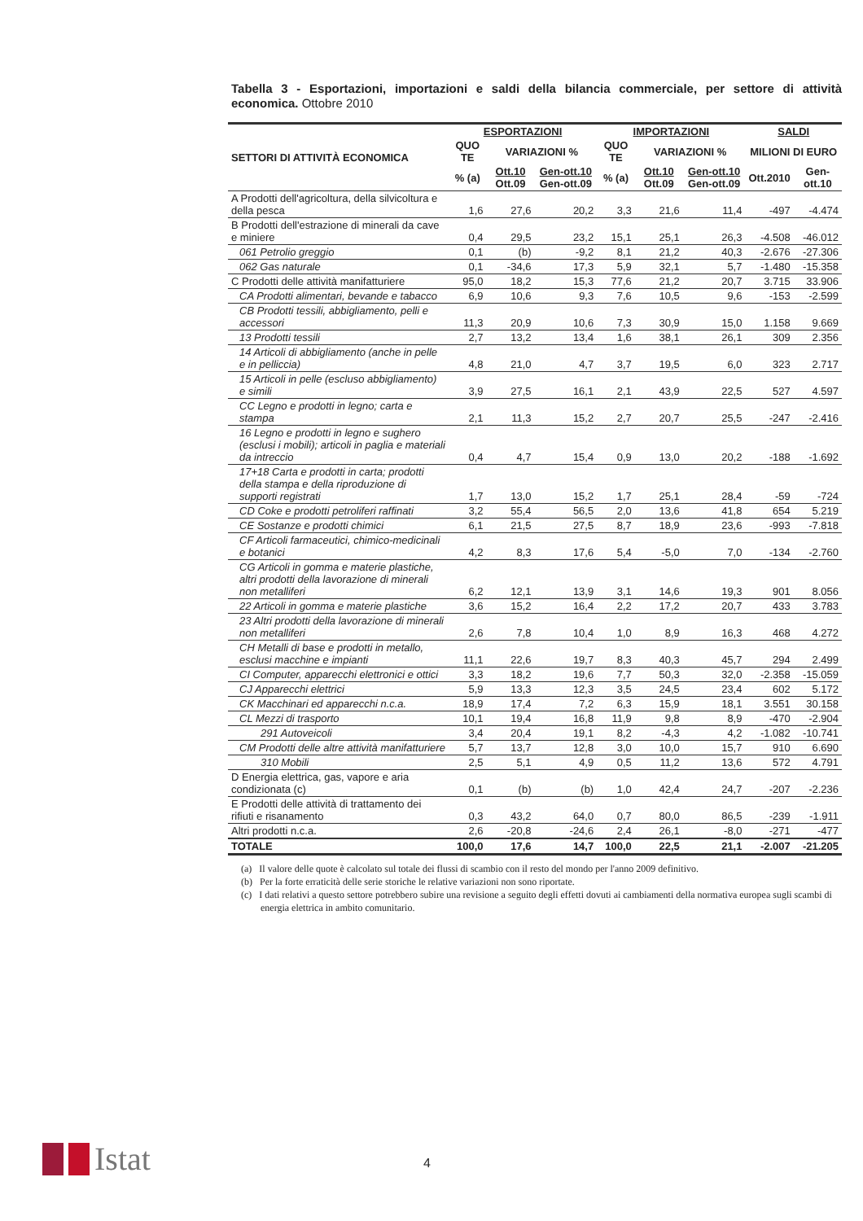Tabella 3 - Esportazioni, importazioni e saldi della bilancia commerciale, per settore di attività economica. Ottobre 2010
| SETTORI DI ATTIVITÀ ECONOMICA | ESPORTAZIONI | | | IMPORTAZIONI | | | SALDI | |
| --- | --- | --- | --- | --- | --- | --- | --- | --- |
| | QUO TE | VARIAZIONI % | | QUO TE | VARIAZIONI % | | MILIONI DI EURO | |
| | % (a) | Ott.10 Ott.09 | Gen-ott.10 Gen-ott.09 | % (a) | Ott.10 Ott.09 | Gen-ott.10 Gen-ott.09 | Ott.2010 | Gen-ott.10 |
| A Prodotti dell'agricoltura, della silvicoltura e della pesca | 1,6 | 27,6 | 20,2 | 3,3 | 21,6 | 11,4 | -497 | -4.474 |
| B Prodotti dell'estrazione di minerali da cave e miniere | 0,4 | 29,5 | 23,2 | 15,1 | 25,1 | 26,3 | -4.508 | -46.012 |
| 061 Petrolio greggio | 0,1 | (b) | -9,2 | 8,1 | 21,2 | 40,3 | -2.676 | -27.306 |
| 062 Gas naturale | 0,1 | -34,6 | 17,3 | 5,9 | 32,1 | 5,7 | -1.480 | -15.358 |
| C Prodotti delle attività manifatturiere | 95,0 | 18,2 | 15,3 | 77,6 | 21,2 | 20,7 | 3.715 | 33.906 |
| CA Prodotti alimentari, bevande e tabacco | 6,9 | 10,6 | 9,3 | 7,6 | 10,5 | 9,6 | -153 | -2.599 |
| CB Prodotti tessili, abbigliamento, pelli e accessori | 11,3 | 20,9 | 10,6 | 7,3 | 30,9 | 15,0 | 1.158 | 9.669 |
| 13 Prodotti tessili | 2,7 | 13,2 | 13,4 | 1,6 | 38,1 | 26,1 | 309 | 2.356 |
| 14 Articoli di abbigliamento (anche in pelle e in pelliccia) | 4,8 | 21,0 | 4,7 | 3,7 | 19,5 | 6,0 | 323 | 2.717 |
| 15 Articoli in pelle (escluso abbigliamento) e simili | 3,9 | 27,5 | 16,1 | 2,1 | 43,9 | 22,5 | 527 | 4.597 |
| CC Legno e prodotti in legno; carta e stampa | 2,1 | 11,3 | 15,2 | 2,7 | 20,7 | 25,5 | -247 | -2.416 |
| 16 Legno e prodotti in legno e sughero (esclusi i mobili); articoli in paglia e materiali da intreccio | 0,4 | 4,7 | 15,4 | 0,9 | 13,0 | 20,2 | -188 | -1.692 |
| 17+18 Carta e prodotti in carta; prodotti della stampa e della riproduzione di supporti registrati | 1,7 | 13,0 | 15,2 | 1,7 | 25,1 | 28,4 | -59 | -724 |
| CD Coke e prodotti petroliferi raffinati | 3,2 | 55,4 | 56,5 | 2,0 | 13,6 | 41,8 | 654 | 5.219 |
| CE Sostanze e prodotti chimici | 6,1 | 21,5 | 27,5 | 8,7 | 18,9 | 23,6 | -993 | -7.818 |
| CF Articoli farmaceutici, chimico-medicinali e botanici | 4,2 | 8,3 | 17,6 | 5,4 | -5,0 | 7,0 | -134 | -2.760 |
| CG Articoli in gomma e materie plastiche, altri prodotti della lavorazione di minerali non metalliferi | 6,2 | 12,1 | 13,9 | 3,1 | 14,6 | 19,3 | 901 | 8.056 |
| 22 Articoli in gomma e materie plastiche | 3,6 | 15,2 | 16,4 | 2,2 | 17,2 | 20,7 | 433 | 3.783 |
| 23 Altri prodotti della lavorazione di minerali non metalliferi | 2,6 | 7,8 | 10,4 | 1,0 | 8,9 | 16,3 | 468 | 4.272 |
| CH Metalli di base e prodotti in metallo, esclusi macchine e impianti | 11,1 | 22,6 | 19,7 | 8,3 | 40,3 | 45,7 | 294 | 2.499 |
| CI Computer, apparecchi elettronici e ottici | 3,3 | 18,2 | 19,6 | 7,7 | 50,3 | 32,0 | -2.358 | -15.059 |
| CJ Apparecchi elettrici | 5,9 | 13,3 | 12,3 | 3,5 | 24,5 | 23,4 | 602 | 5.172 |
| CK Macchinari ed apparecchi n.c.a. | 18,9 | 17,4 | 7,2 | 6,3 | 15,9 | 18,1 | 3.551 | 30.158 |
| CL Mezzi di trasporto | 10,1 | 19,4 | 16,8 | 11,9 | 9,8 | 8,9 | -470 | -2.904 |
| 291 Autoveicoli | 3,4 | 20,4 | 19,1 | 8,2 | -4,3 | 4,2 | -1.082 | -10.741 |
| CM Prodotti delle altre attività manifatturiere | 5,7 | 13,7 | 12,8 | 3,0 | 10,0 | 15,7 | 910 | 6.690 |
| 310 Mobili | 2,5 | 5,1 | 4,9 | 0,5 | 11,2 | 13,6 | 572 | 4.791 |
| D Energia elettrica, gas, vapore e aria condizionata (c) | 0,1 | (b) | (b) | 1,0 | 42,4 | 24,7 | -207 | -2.236 |
| E Prodotti delle attività di trattamento dei rifiuti e risanamento | 0,3 | 43,2 | 64,0 | 0,7 | 80,0 | 86,5 | -239 | -1.911 |
| Altri prodotti n.c.a. | 2,6 | -20,8 | -24,6 | 2,4 | 26,1 | -8,0 | -271 | -477 |
| TOTALE | 100,0 | 17,6 | 14,7 | 100,0 | 22,5 | 21,1 | -2.007 | -21.205 |
(a) Il valore delle quote è calcolato sul totale dei flussi di scambio con il resto del mondo per l'anno 2009 definitivo.
(b) Per la forte erraticità delle serie storiche le relative variazioni non sono riportate.
(c) I dati relativi a questo settore potrebbero subire una revisione a seguito degli effetti dovuti ai cambiamenti della normativa europea sugli scambi di energia elettrica in ambito comunitario.
Istat 4